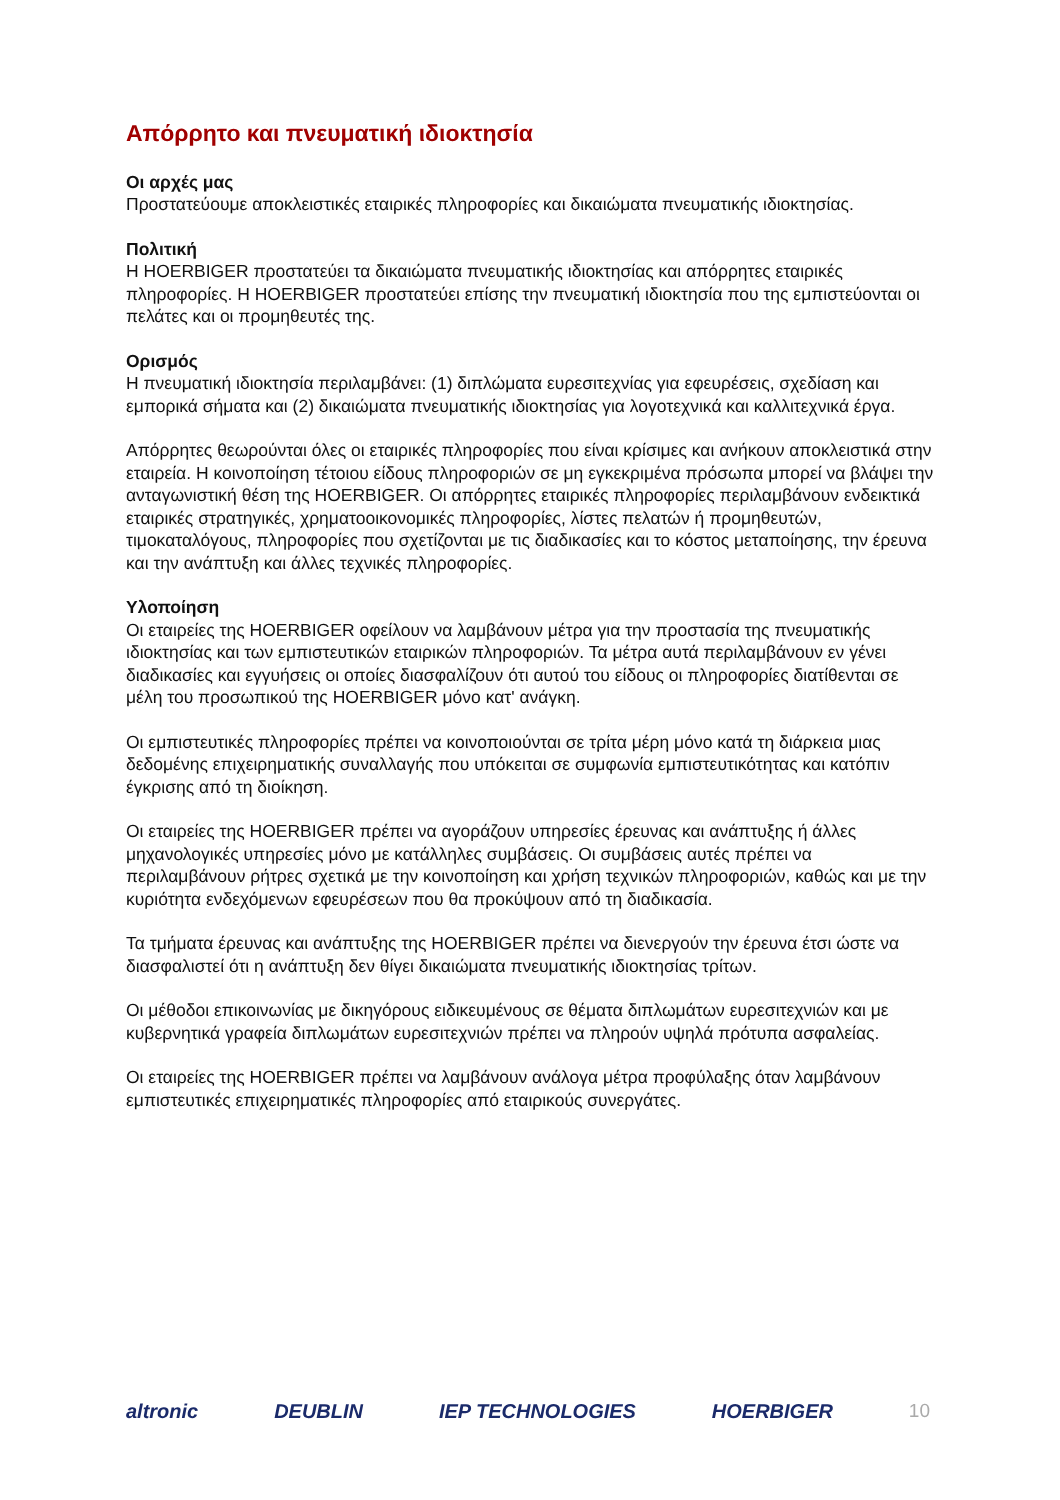Απόρρητο και πνευματική ιδιοκτησία
Οι αρχές μας
Προστατεύουμε αποκλειστικές εταιρικές πληροφορίες και δικαιώματα πνευματικής ιδιοκτησίας.
Πολιτική
Η HOERBIGER προστατεύει τα δικαιώματα πνευματικής ιδιοκτησίας και απόρρητες εταιρικές πληροφορίες. Η HOERBIGER προστατεύει επίσης την πνευματική ιδιοκτησία που της εμπιστεύονται οι πελάτες και οι προμηθευτές της.
Ορισμός
Η πνευματική ιδιοκτησία περιλαμβάνει: (1) διπλώματα ευρεσιτεχνίας για εφευρέσεις, σχεδίαση και εμπορικά σήματα και (2) δικαιώματα πνευματικής ιδιοκτησίας για λογοτεχνικά και καλλιτεχνικά έργα.
Απόρρητες θεωρούνται όλες οι εταιρικές πληροφορίες που είναι κρίσιμες και ανήκουν αποκλειστικά στην εταιρεία. Η κοινοποίηση τέτοιου είδους πληροφοριών σε μη εγκεκριμένα πρόσωπα μπορεί να βλάψει την ανταγωνιστική θέση της HOERBIGER. Οι απόρρητες εταιρικές πληροφορίες περιλαμβάνουν ενδεικτικά εταιρικές στρατηγικές, χρηματοοικονομικές πληροφορίες, λίστες πελατών ή προμηθευτών, τιμοκαταλόγους, πληροφορίες που σχετίζονται με τις διαδικασίες και το κόστος μεταποίησης, την έρευνα και την ανάπτυξη και άλλες τεχνικές πληροφορίες.
Υλοποίηση
Οι εταιρείες της HOERBIGER οφείλουν να λαμβάνουν μέτρα για την προστασία της πνευματικής ιδιοκτησίας και των εμπιστευτικών εταιρικών πληροφοριών. Τα μέτρα αυτά περιλαμβάνουν εν γένει διαδικασίες και εγγυήσεις οι οποίες διασφαλίζουν ότι αυτού του είδους οι πληροφορίες διατίθενται σε μέλη του προσωπικού της HOERBIGER μόνο κατ' ανάγκη.
Οι εμπιστευτικές πληροφορίες πρέπει να κοινοποιούνται σε τρίτα μέρη μόνο κατά τη διάρκεια μιας δεδομένης επιχειρηματικής συναλλαγής που υπόκειται σε συμφωνία εμπιστευτικότητας και κατόπιν έγκρισης από τη διοίκηση.
Οι εταιρείες της HOERBIGER πρέπει να αγοράζουν υπηρεσίες έρευνας και ανάπτυξης ή άλλες μηχανολογικές υπηρεσίες μόνο με κατάλληλες συμβάσεις. Οι συμβάσεις αυτές πρέπει να περιλαμβάνουν ρήτρες σχετικά με την κοινοποίηση και χρήση τεχνικών πληροφοριών, καθώς και με την κυριότητα ενδεχόμενων εφευρέσεων που θα προκύψουν από τη διαδικασία.
Τα τμήματα έρευνας και ανάπτυξης της HOERBIGER πρέπει να διενεργούν την έρευνα έτσι ώστε να διασφαλιστεί ότι η ανάπτυξη δεν θίγει δικαιώματα πνευματικής ιδιοκτησίας τρίτων.
Οι μέθοδοι επικοινωνίας με δικηγόρους ειδικευμένους σε θέματα διπλωμάτων ευρεσιτεχνιών και με κυβερνητικά γραφεία διπλωμάτων ευρεσιτεχνιών πρέπει να πληρούν υψηλά πρότυπα ασφαλείας.
Οι εταιρείες της HOERBIGER πρέπει να λαμβάνουν ανάλογα μέτρα προφύλαξης όταν λαμβάνουν εμπιστευτικές επιχειρηματικές πληροφορίες από εταιρικούς συνεργάτες.
altronic DEUBLIN IEP TECHNOLOGIES HOERBIGER 10